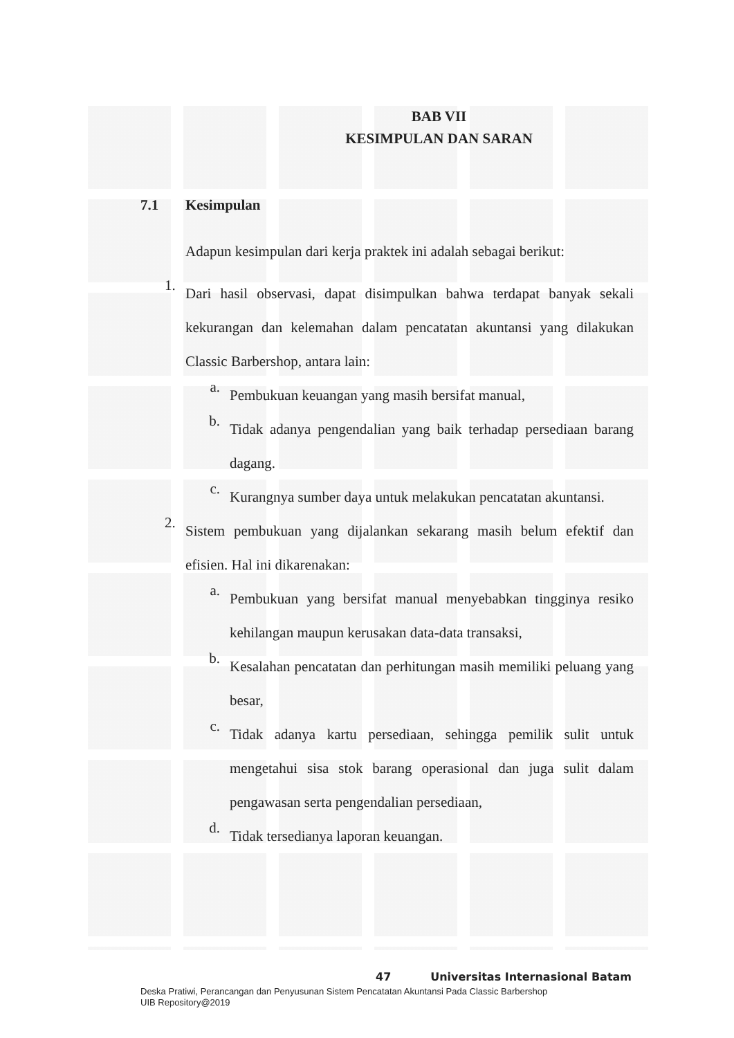BAB VII
KESIMPULAN DAN SARAN
7.1 Kesimpulan
Adapun kesimpulan dari kerja praktek ini adalah sebagai berikut:
1.
Dari hasil observasi, dapat disimpulkan bahwa terdapat banyak sekali kekurangan dan kelemahan dalam pencatatan akuntansi yang dilakukan Classic Barbershop, antara lain:
a.
Pembukuan keuangan yang masih bersifat manual,
b.
Tidak adanya pengendalian yang baik terhadap persediaan barang dagang.
c.
Kurangnya sumber daya untuk melakukan pencatatan akuntansi.
2.
Sistem pembukuan yang dijalankan sekarang masih belum efektif dan efisien. Hal ini dikarenakan:
a.
Pembukuan yang bersifat manual menyebabkan tingginya resiko kehilangan maupun kerusakan data-data transaksi,
b.
Kesalahan pencatatan dan perhitungan masih memiliki peluang yang besar,
c.
Tidak adanya kartu persediaan, sehingga pemilik sulit untuk mengetahui sisa stok barang operasional dan juga sulit dalam pengawasan serta pengendalian persediaan,
d.
Tidak tersedianya laporan keuangan.
47 Universitas Internasional Batam
Deska Pratiwi, Perancangan dan Penyusunan Sistem Pencatatan Akuntansi Pada Classic Barbershop
UIB Repository@2019